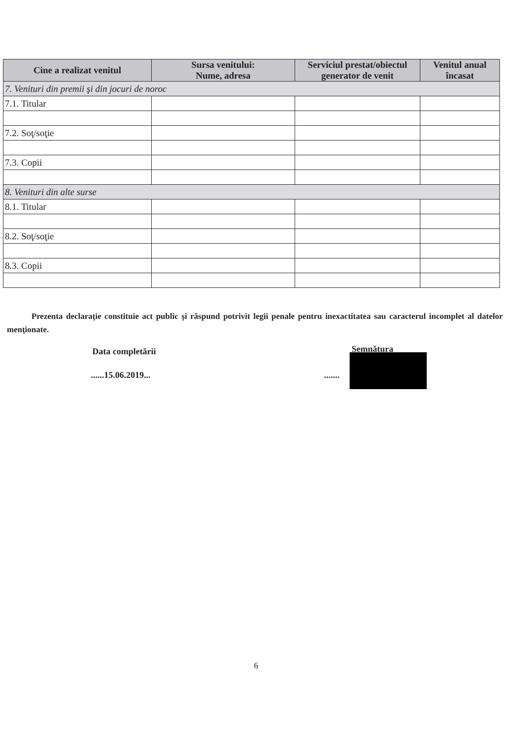| Cine a realizat venitul | Sursa venitului: Nume, adresa | Serviciul prestat/obiectul generator de venit | Venitul anual încasat |
| --- | --- | --- | --- |
| 7. Venituri din premii şi din jocuri de noroc | | | |
| 7.1. Titular | | | |
| 7.2. Soţ/soţie | | | |
| 7.3. Copii | | | |
| 8. Venituri din alte surse | | | |
| 8.1. Titular | | | |
| 8.2. Soţ/soţie | | | |
| 8.3. Copii | | | |
Prezenta declaraţie constituie act public şi răspund potrivit legii penale pentru inexactitatea sau caracterul incomplet al datelor menţionate.
Data completării Semnătura
......15.06.2019... .......
6